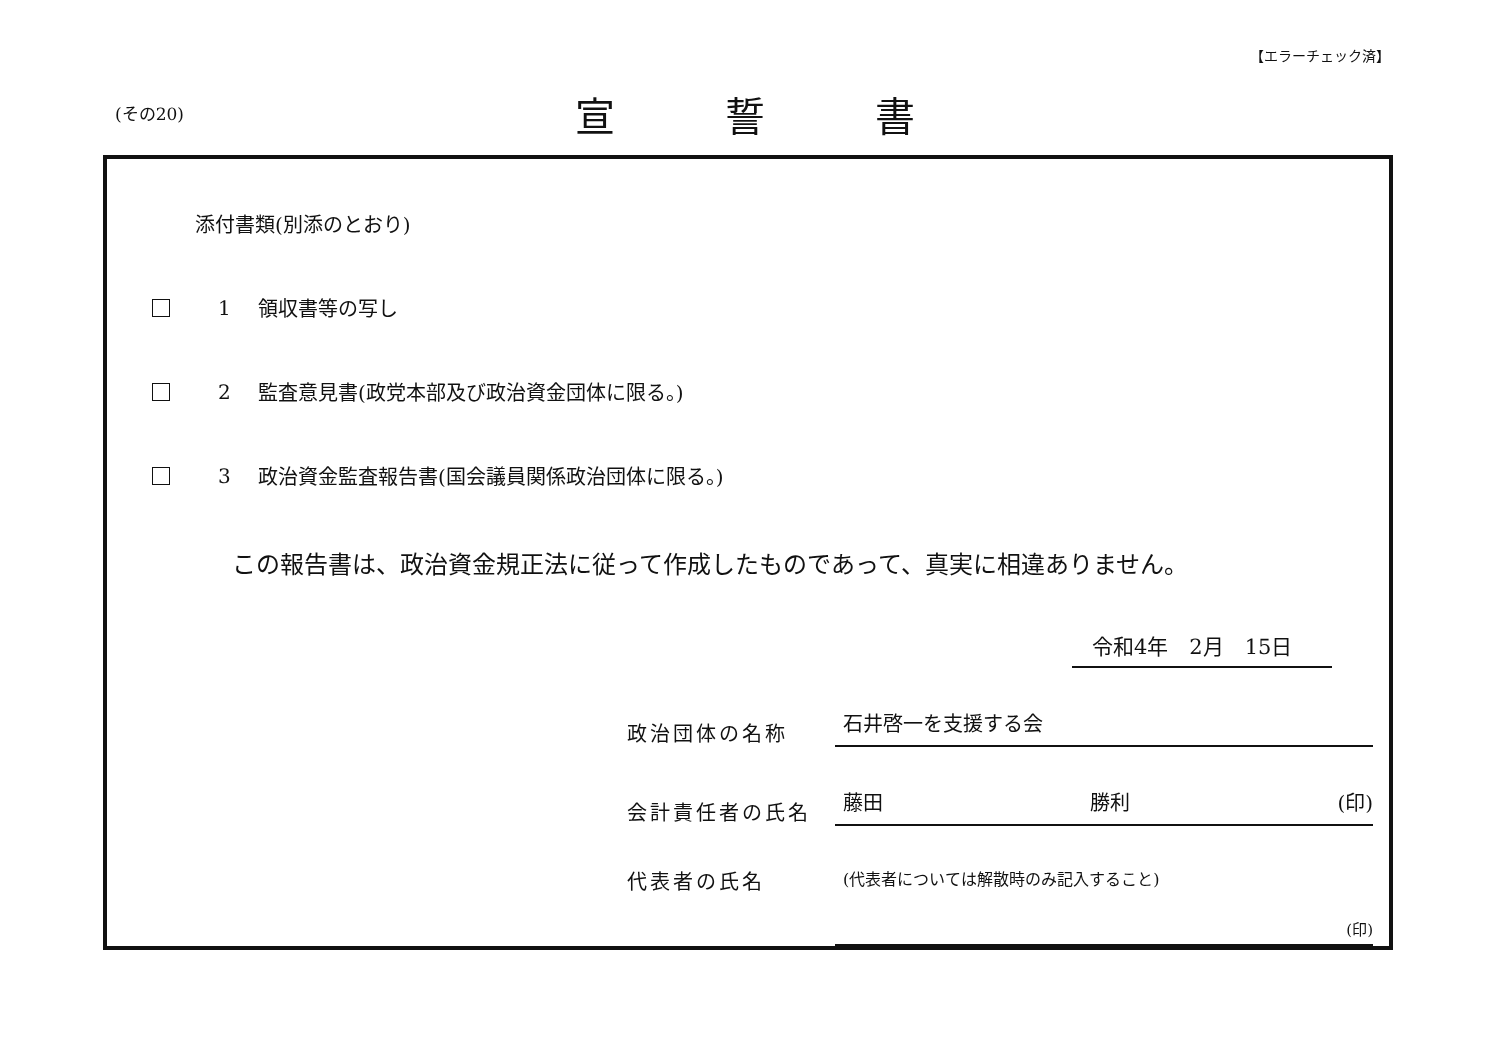【エラーチェック済】
(その20) 宣誓書
添付書類(別添のとおり)
1 領収書等の写し
2 監査意見書(政党本部及び政治資金団体に限る。)
3 政治資金監査報告書(国会議員関係政治団体に限る。)
この報告書は、政治資金規正法に従って作成したものであって、真実に相違ありません。
令和4年　2月　15日
政治団体の名称
石井啓一を支援する会
会計責任者の氏名
藤田 勝利 (印)
代表者の氏名
(代表者については解散時のみ記入すること)
(印)